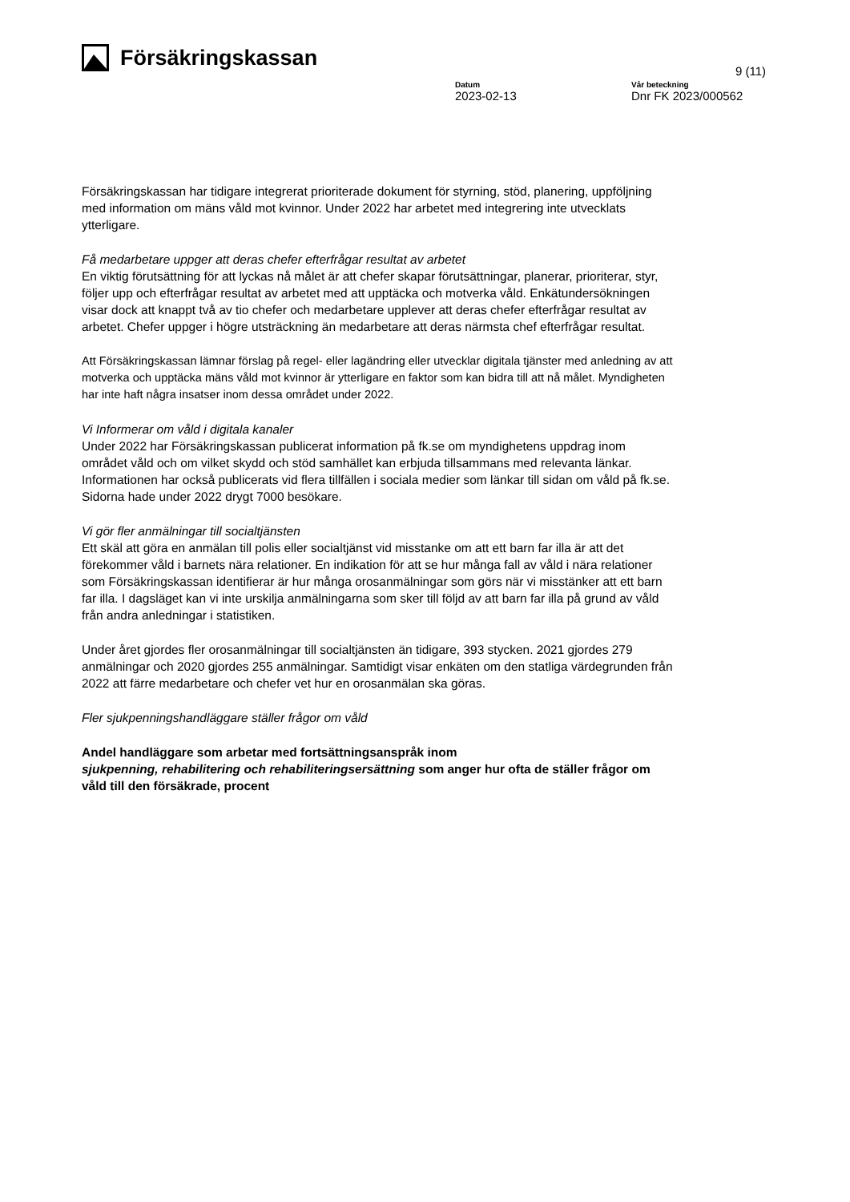Försäkringskassan
9 (11)
Datum
2023-02-13
Vår beteckning
Dnr FK 2023/000562
Försäkringskassan har tidigare integrerat prioriterade dokument för styrning, stöd, planering, uppföljning med information om mäns våld mot kvinnor. Under 2022 har arbetet med integrering inte utvecklats ytterligare.
Få medarbetare uppger att deras chefer efterfrågar resultat av arbetet
En viktig förutsättning för att lyckas nå målet är att chefer skapar förutsättningar, planerar, prioriterar, styr, följer upp och efterfrågar resultat av arbetet med att upptäcka och motverka våld. Enkätundersökningen visar dock att knappt två av tio chefer och medarbetare upplever att deras chefer efterfrågar resultat av arbetet. Chefer uppger i högre utsträckning än medarbetare att deras närmsta chef efterfrågar resultat.
Att Försäkringskassan lämnar förslag på regel- eller lagändring eller utvecklar digitala tjänster med anledning av att motverka och upptäcka mäns våld mot kvinnor är ytterligare en faktor som kan bidra till att nå målet. Myndigheten har inte haft några insatser inom dessa området under 2022.
Vi Informerar om våld i digitala kanaler
Under 2022 har Försäkringskassan publicerat information på fk.se om myndighetens uppdrag inom området våld och om vilket skydd och stöd samhället kan erbjuda tillsammans med relevanta länkar. Informationen har också publicerats vid flera tillfällen i sociala medier som länkar till sidan om våld på fk.se. Sidorna hade under 2022 drygt 7000 besökare.
Vi gör fler anmälningar till socialtjänsten
Ett skäl att göra en anmälan till polis eller socialtjänst vid misstanke om att ett barn far illa är att det förekommer våld i barnets nära relationer. En indikation för att se hur många fall av våld i nära relationer som Försäkringskassan identifierar är hur många orosanmälningar som görs när vi misstänker att ett barn far illa. I dagsläget kan vi inte urskilja anmälningarna som sker till följd av att barn far illa på grund av våld från andra anledningar i statistiken.
Under året gjordes fler orosanmälningar till socialtjänsten än tidigare, 393 stycken. 2021 gjordes 279 anmälningar och 2020 gjordes 255 anmälningar. Samtidigt visar enkäten om den statliga värdegrunden från 2022 att färre medarbetare och chefer vet hur en orosanmälan ska göras.
Fler sjukpenningshandläggare ställer frågor om våld
Andel handläggare som arbetar med fortsättningsanspråk inom
sjukpenning, rehabilitering och rehabiliteringsersättning som anger hur ofta de ställer frågor om våld till den försäkrade, procent